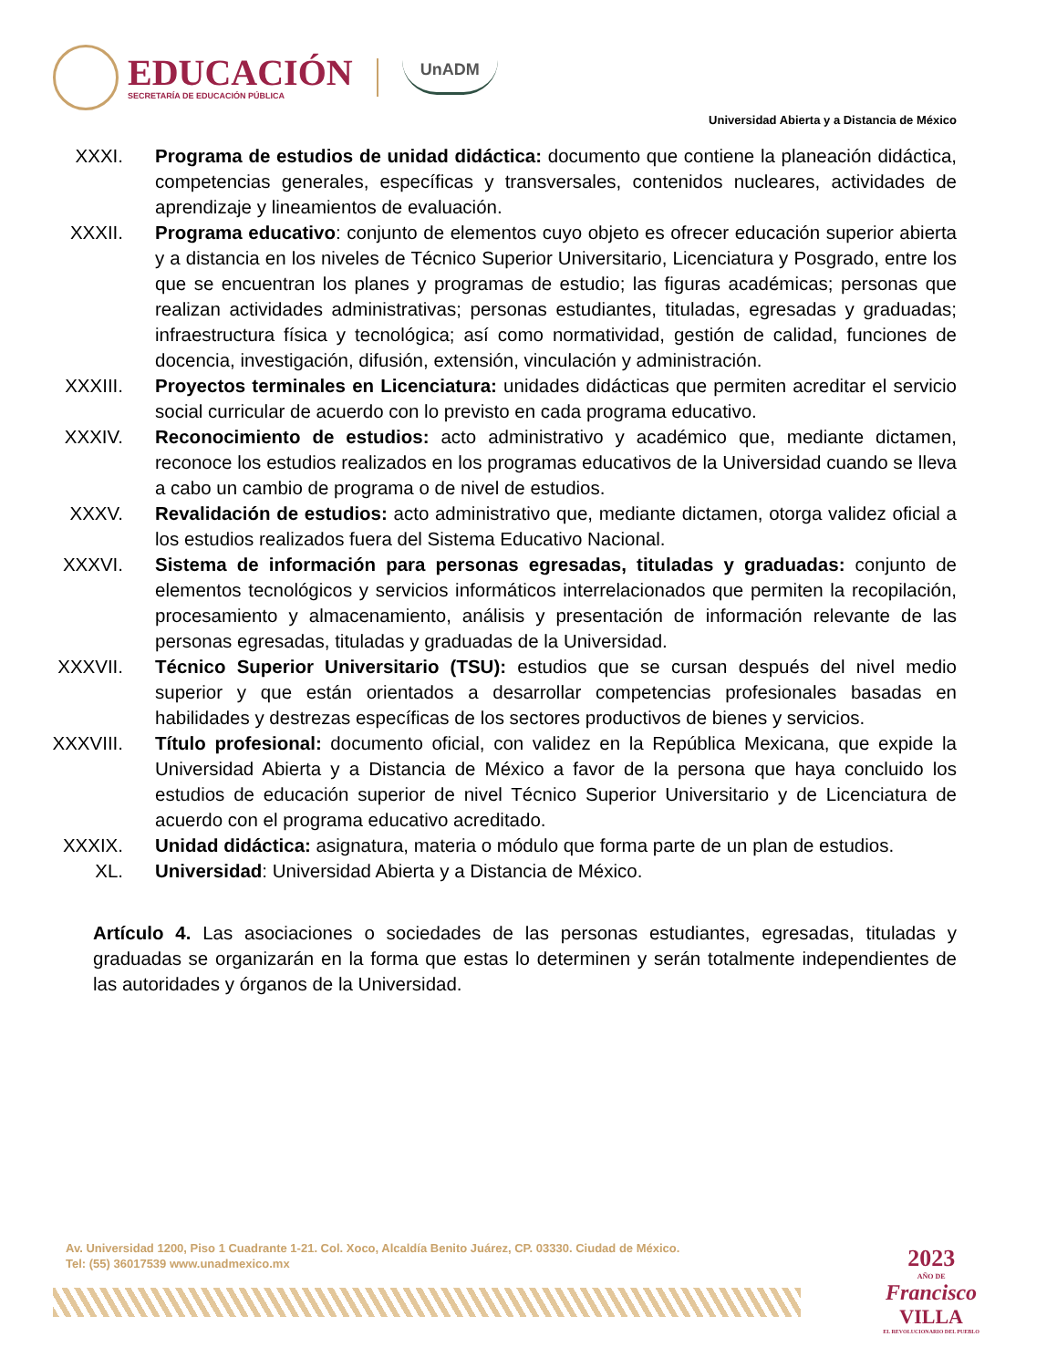EDUCACIÓN
SECRETARÍA DE EDUCACIÓN PÚBLICA
UnADM
Universidad Abierta y a Distancia de México
XXXI. Programa de estudios de unidad didáctica: documento que contiene la planeación didáctica, competencias generales, específicas y transversales, contenidos nucleares, actividades de aprendizaje y lineamientos de evaluación.
XXXII. Programa educativo: conjunto de elementos cuyo objeto es ofrecer educación superior abierta y a distancia en los niveles de Técnico Superior Universitario, Licenciatura y Posgrado, entre los que se encuentran los planes y programas de estudio; las figuras académicas; personas que realizan actividades administrativas; personas estudiantes, tituladas, egresadas y graduadas; infraestructura física y tecnológica; así como normatividad, gestión de calidad, funciones de docencia, investigación, difusión, extensión, vinculación y administración.
XXXIII. Proyectos terminales en Licenciatura: unidades didácticas que permiten acreditar el servicio social curricular de acuerdo con lo previsto en cada programa educativo.
XXXIV. Reconocimiento de estudios: acto administrativo y académico que, mediante dictamen, reconoce los estudios realizados en los programas educativos de la Universidad cuando se lleva a cabo un cambio de programa o de nivel de estudios.
XXXV. Revalidación de estudios: acto administrativo que, mediante dictamen, otorga validez oficial a los estudios realizados fuera del Sistema Educativo Nacional.
XXXVI. Sistema de información para personas egresadas, tituladas y graduadas: conjunto de elementos tecnológicos y servicios informáticos interrelacionados que permiten la recopilación, procesamiento y almacenamiento, análisis y presentación de información relevante de las personas egresadas, tituladas y graduadas de la Universidad.
XXXVII. Técnico Superior Universitario (TSU): estudios que se cursan después del nivel medio superior y que están orientados a desarrollar competencias profesionales basadas en habilidades y destrezas específicas de los sectores productivos de bienes y servicios.
XXXVIII. Título profesional: documento oficial, con validez en la República Mexicana, que expide la Universidad Abierta y a Distancia de México a favor de la persona que haya concluido los estudios de educación superior de nivel Técnico Superior Universitario y de Licenciatura de acuerdo con el programa educativo acreditado.
XXXIX. Unidad didáctica: asignatura, materia o módulo que forma parte de un plan de estudios.
XL. Universidad: Universidad Abierta y a Distancia de México.
Artículo 4. Las asociaciones o sociedades de las personas estudiantes, egresadas, tituladas y graduadas se organizarán en la forma que estas lo determinen y serán totalmente independientes de las autoridades y órganos de la Universidad.
Av. Universidad 1200, Piso 1 Cuadrante 1-21. Col. Xoco, Alcaldía Benito Juárez, CP. 03330. Ciudad de México.
Tel: (55) 36017539 www.unadmexico.mx
2023
AÑO DE
Francisco
VILLA
EL REVOLUCIONARIO DEL PUEBLO